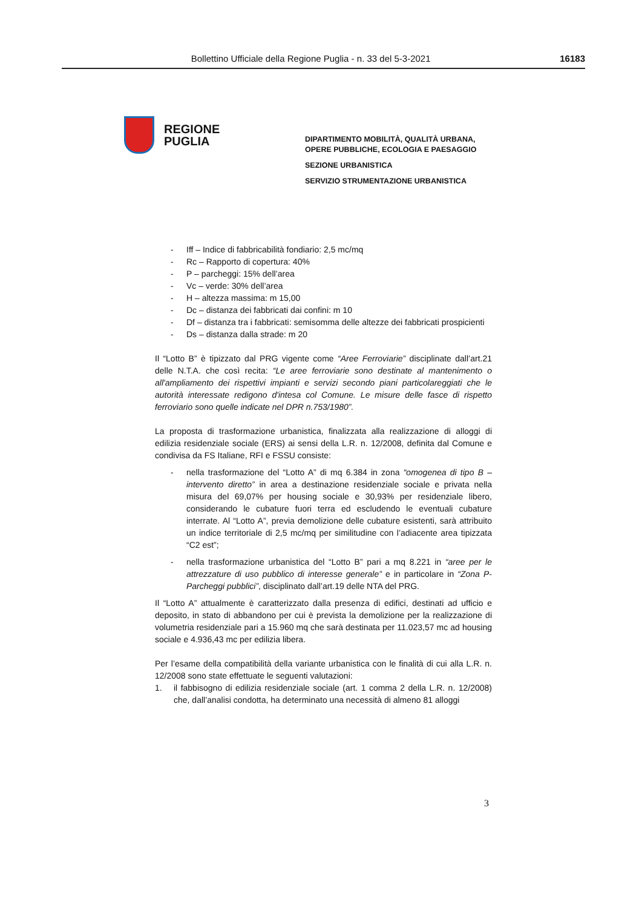Bollettino Ufficiale della Regione Puglia - n. 33 del 5-3-2021 16183
REGIONE
PUGLIA
DIPARTIMENTO MOBILITÀ, QUALITÀ URBANA,
OPERE PUBBLICHE, ECOLOGIA E PAESAGGIO
SEZIONE URBANISTICA
SERVIZIO STRUMENTAZIONE URBANISTICA
- Iff – Indice di fabbricabilità fondiario: 2,5 mc/mq
- Rc – Rapporto di copertura: 40%
- P – parcheggi: 15% dell’area
- Vc – verde: 30% dell’area
- H – altezza massima: m 15,00
- Dc – distanza dei fabbricati dai confini: m 10
- Df – distanza tra i fabbricati: semisomma delle altezze dei fabbricati prospicienti
- Ds – distanza dalla strade: m 20
Il “Lotto B” è tipizzato dal PRG vigente come “Aree Ferroviarie” disciplinate dall’art.21 delle N.T.A. che così recita: “Le aree ferroviarie sono destinate al mantenimento o all'ampliamento dei rispettivi impianti e servizi secondo piani particolareggiati che le autorità interessate redigono d'intesa col Comune. Le misure delle fasce di rispetto ferroviario sono quelle indicate nel DPR n.753/1980”.
La proposta di trasformazione urbanistica, finalizzata alla realizzazione di alloggi di edilizia residenziale sociale (ERS) ai sensi della L.R. n. 12/2008, definita dal Comune e condivisa da FS Italiane, RFI e FSSU consiste:
- nella trasformazione del “Lotto A” di mq 6.384 in zona “omogenea di tipo B – intervento diretto” in area a destinazione residenziale sociale e privata nella misura del 69,07% per housing sociale e 30,93% per residenziale libero, considerando le cubature fuori terra ed escludendo le eventuali cubature interrate. Al “Lotto A”, previa demolizione delle cubature esistenti, sarà attribuito un indice territoriale di 2,5 mc/mq per similitudine con l’adiacente area tipizzata “C2 est”;
- nella trasformazione urbanistica del “Lotto B” pari a mq 8.221 in “aree per le attrezzature di uso pubblico di interesse generale” e in particolare in “Zona P-Parcheggi pubblici”, disciplinato dall’art.19 delle NTA del PRG.
Il “Lotto A” attualmente è caratterizzato dalla presenza di edifici, destinati ad ufficio e deposito, in stato di abbandono per cui è prevista la demolizione per la realizzazione di volumetria residenziale pari a 15.960 mq che sarà destinata per 11.023,57 mc ad housing sociale e 4.936,43 mc per edilizia libera.
Per l’esame della compatibilità della variante urbanistica con le finalità di cui alla L.R. n. 12/2008 sono state effettuate le seguenti valutazioni:
1. il fabbisogno di edilizia residenziale sociale (art. 1 comma 2 della L.R. n. 12/2008) che, dall’analisi condotta, ha determinato una necessità di almeno 81 alloggi
3